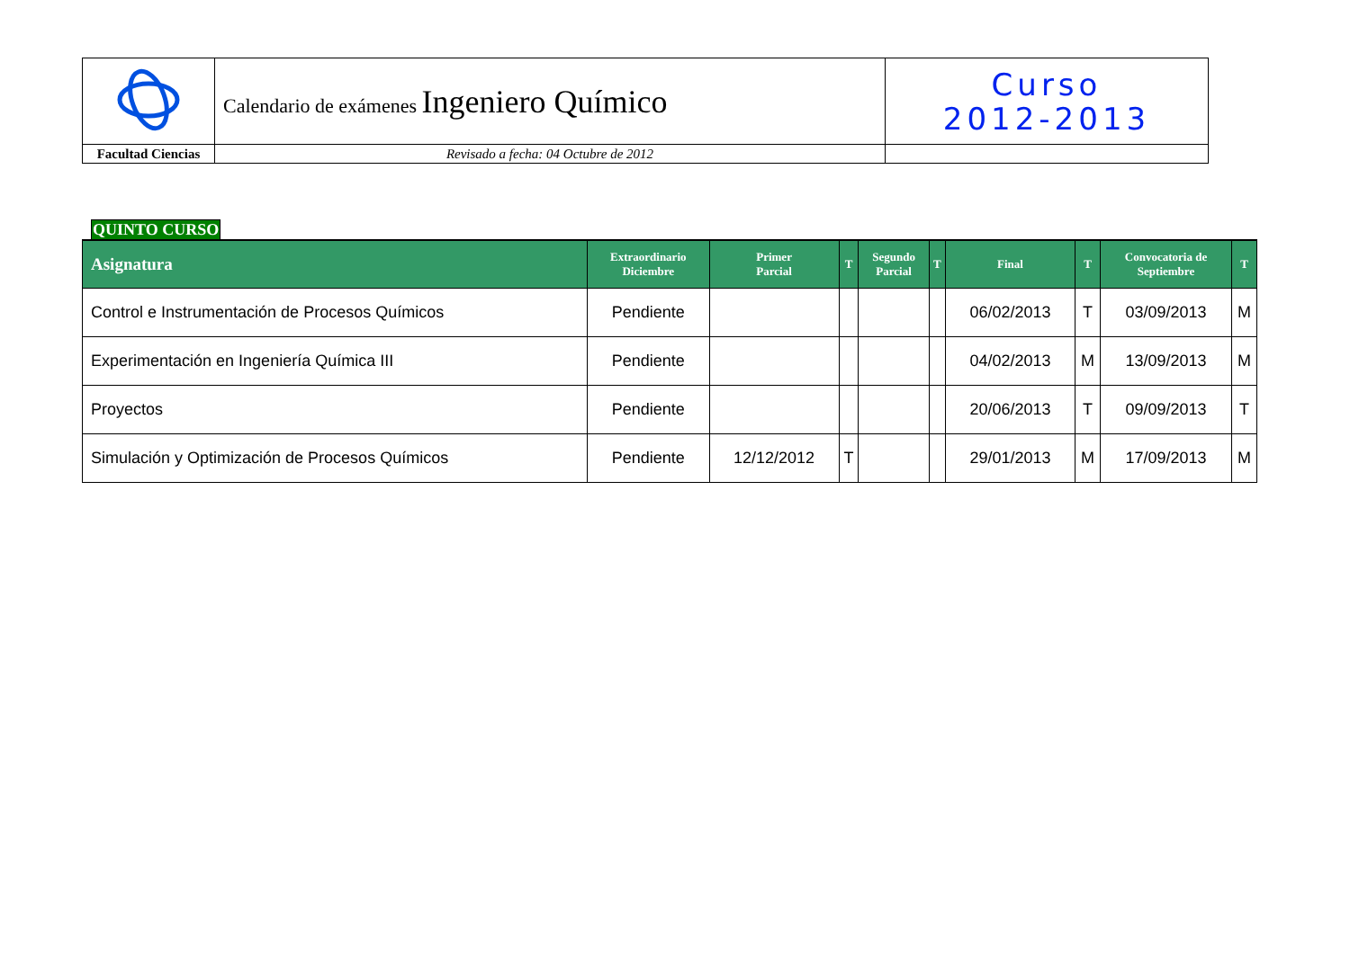| | Calendario de exámenes Ingeniero Químico | Curso 2012-2013 |
| Facultad Ciencias | Revisado a fecha: 04 Octubre de 2012 | |
QUINTO CURSO
| Asignatura | Extraordinario Diciembre | Primer Parcial | T | Segundo Parcial | T | Final | T | Convocatoria de Septiembre | T |
| --- | --- | --- | --- | --- | --- | --- | --- | --- | --- |
| Control e Instrumentación de Procesos Químicos | Pendiente | | | | | 06/02/2013 | T | 03/09/2013 | M |
| Experimentación en Ingeniería Química III | Pendiente | | | | | 04/02/2013 | M | 13/09/2013 | M |
| Proyectos | Pendiente | | | | | 20/06/2013 | T | 09/09/2013 | T |
| Simulación y Optimización de Procesos Químicos | Pendiente | 12/12/2012 | T | | | 29/01/2013 | M | 17/09/2013 | M |